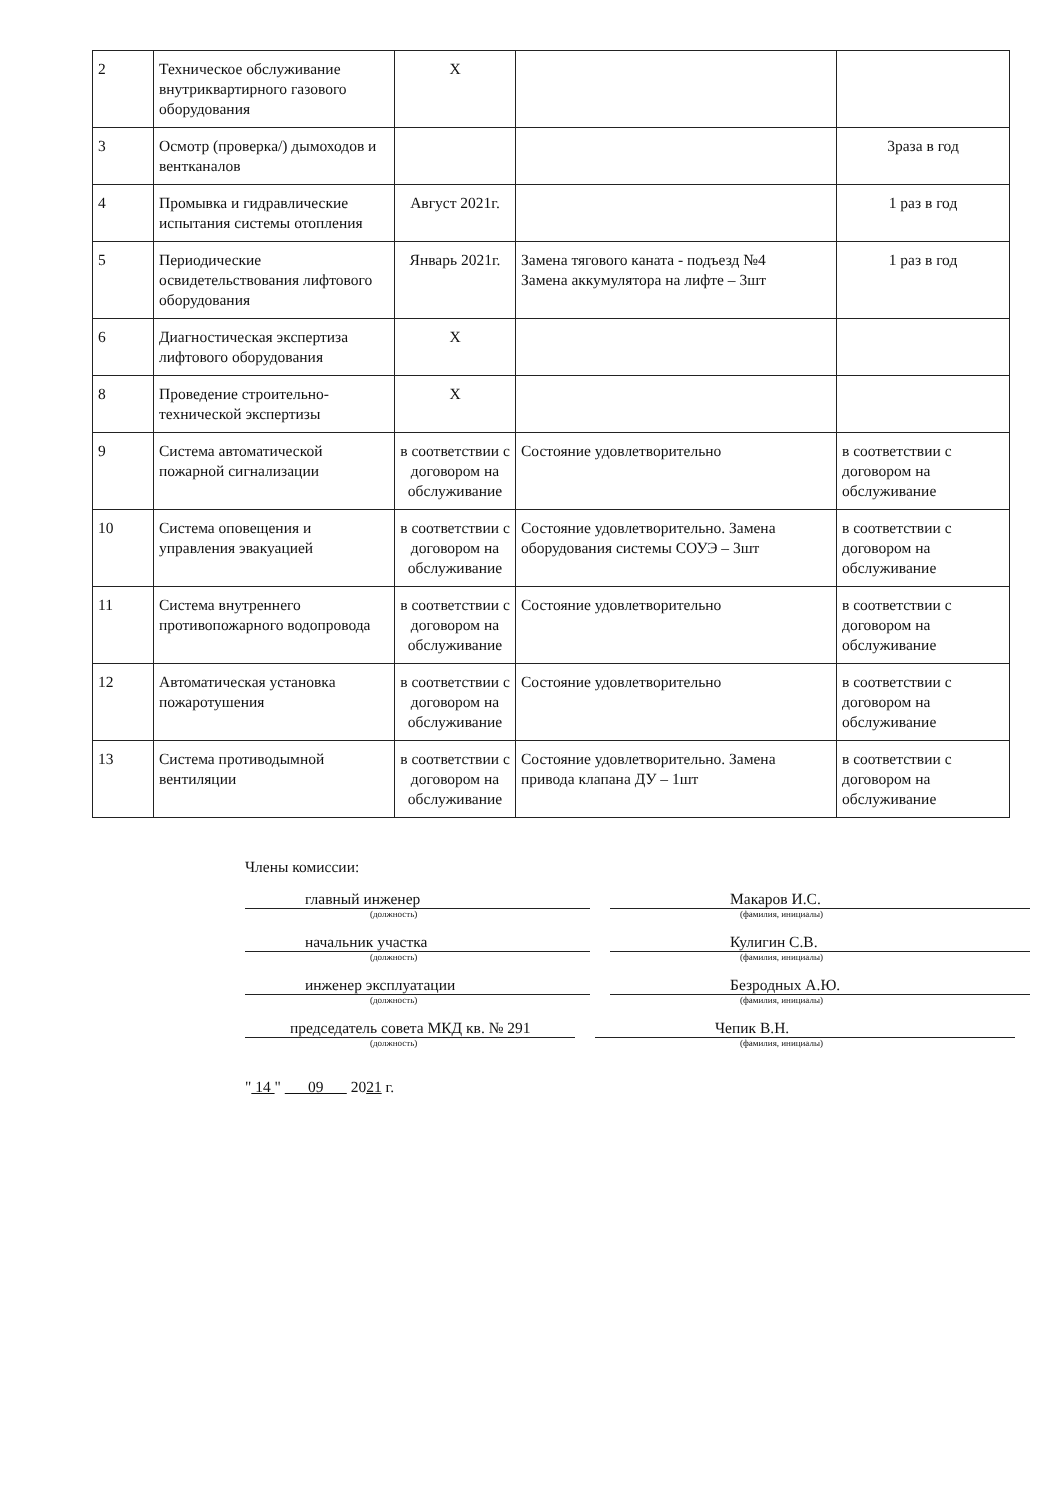| 2 | Техническое обслуживание внутриквартирного газового оборудования | X | | |
| 3 | Осмотр (проверка/) дымоходов и вентканалов | | | 3раза в год |
| 4 | Промывка и гидравлические испытания системы отопления | Август 2021г. | | 1 раз в год |
| 5 | Периодические освидетельствования лифтового оборудования | Январь 2021г. | Замена тягового каната - подъезд №4 Замена аккумулятора на лифте – 3шт | 1 раз в год |
| 6 | Диагностическая экспертиза лифтового оборудования | X | | |
| 8 | Проведение строительно-технической экспертизы | X | | |
| 9 | Система автоматической пожарной сигнализации | в соответствии с договором на обслуживание | Состояние удовлетворительно | в соответствии с договором на обслуживание |
| 10 | Система оповещения и управления эвакуацией | в соответствии с договором на обслуживание | Состояние удовлетворительно. Замена оборудования системы СОУЭ – 3шт | в соответствии с договором на обслуживание |
| 11 | Система внутреннего противопожарного водопровода | в соответствии с договором на обслуживание | Состояние удовлетворительно | в соответствии с договором на обслуживание |
| 12 | Автоматическая установка пожаротушения | в соответствии с договором на обслуживание | Состояние удовлетворительно | в соответствии с договором на обслуживание |
| 13 | Система противодымной вентиляции | в соответствии с договором на обслуживание | Состояние удовлетворительно. Замена привода клапана ДУ – 1шт | в соответствии с договором на обслуживание |
Члены комиссии:
главный инженер Макаров И.С.
(должность) (фамилия, инициалы)
начальник участка Кулигин С.В.
(должность) (фамилия, инициалы)
инженер эксплуатации Безродных А.Ю.
(должность) (фамилия, инициалы)
председатель совета МКД кв. № 291 Чепик В.Н.
(должность) (фамилия, инициалы)
" 14 " 09 2021 г.